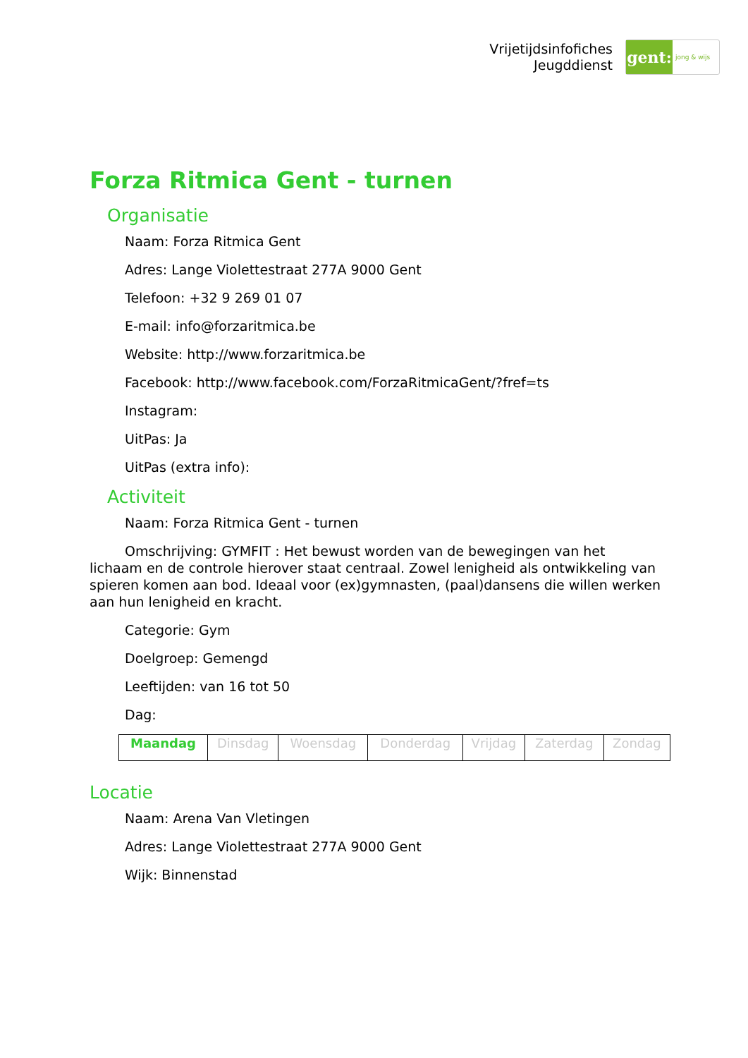Vrijetijdsinfofiches
Jeugddienst
gent:
jong & wijs
Forza Ritmica Gent - turnen
Organisatie
Naam: Forza Ritmica Gent
Adres: Lange Violettestraat 277A 9000 Gent
Telefoon: +32 9 269 01 07
E-mail: info@forzaritmica.be
Website: http://www.forzaritmica.be
Facebook: http://www.facebook.com/ForzaRitmicaGent/?fref=ts
Instagram:
UitPas: Ja
UitPas (extra info):
Activiteit
Naam: Forza Ritmica Gent - turnen
Omschrijving: GYMFIT : Het bewust worden van de bewegingen van het lichaam en de controle hierover staat centraal. Zowel lenigheid als ontwikkeling van spieren komen aan bod. Ideaal voor (ex)gymnasten, (paal)dansens die willen werken aan hun lenigheid en kracht.
Categorie: Gym
Doelgroep: Gemengd
Leeftijden: van 16 tot 50
Dag:
| Maandag | Dinsdag | Woensdag | Donderdag | Vrijdag | Zaterdag | Zondag |
Locatie
Naam: Arena Van Vletingen
Adres: Lange Violettestraat 277A 9000 Gent
Wijk: Binnenstad